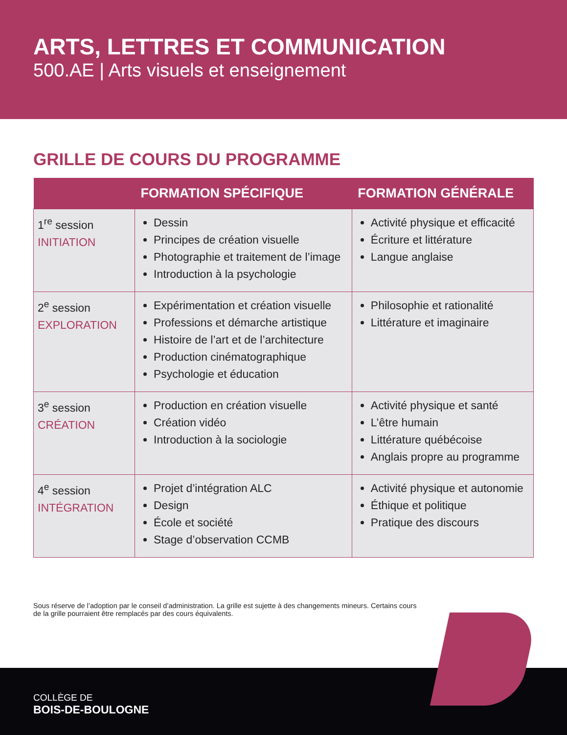ARTS, LETTRES ET COMMUNICATION
500.AE | Arts visuels et enseignement
GRILLE DE COURS DU PROGRAMME
| | FORMATION SPÉCIFIQUE | FORMATION GÉNÉRALE |
| --- | --- | --- |
| 1<sup>re</sup> session INITIATION | Dessin Principes de création visuelle Photographie et traitement de l’image Introduction à la psychologie | Activité physique et efficacité Écriture et littérature Langue anglaise |
| 2<sup>e</sup> session EXPLORATION | Expérimentation et création visuelle Professions et démarche artistique Histoire de l’art et de l’architecture Production cinématographique Psychologie et éducation | Philosophie et rationalité Littérature et imaginaire |
| 3<sup>e</sup> session CRÉATION | Production en création visuelle Création vidéo Introduction à la sociologie | Activité physique et santé L’être humain Littérature québécoise Anglais propre au programme |
| 4<sup>e</sup> session INTÉGRATION | Projet d’intégration ALC Design École et société Stage d’observation CCMB | Activité physique et autonomie Éthique et politique Pratique des discours |
Sous réserve de l’adoption par le conseil d’administration. La grille est sujette à des changements mineurs. Certains cours de la grille pourraient être remplacés par des cours équivalents.
COLLÈGE DE
BOIS-DE-BOULOGNE